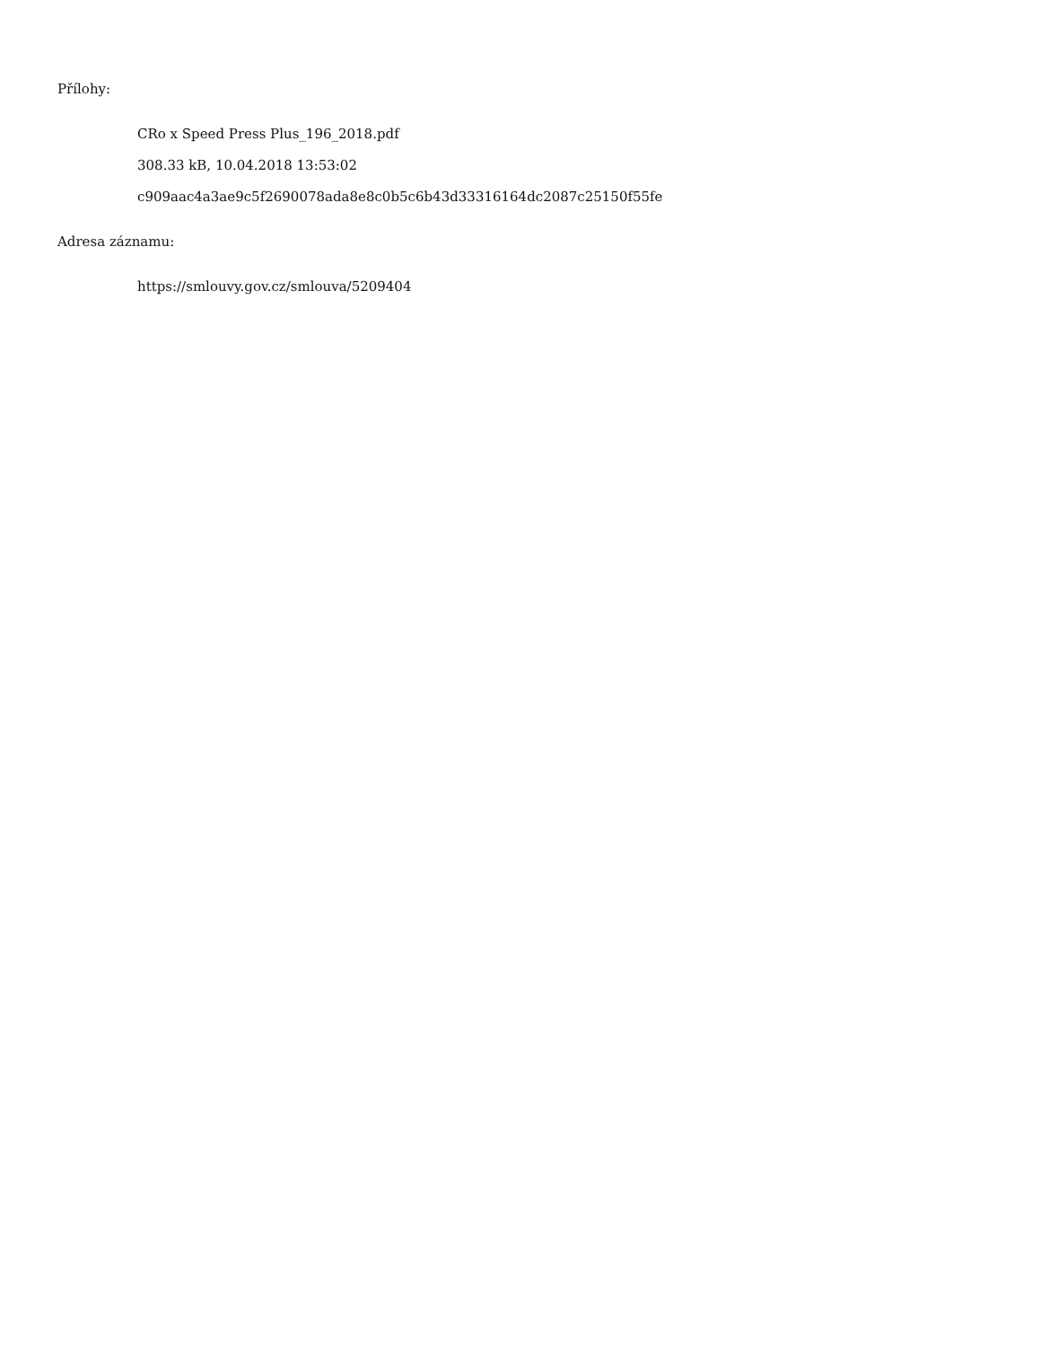Přílohy:
CRo x Speed Press Plus_196_2018.pdf
308.33 kB, 10.04.2018 13:53:02
c909aac4a3ae9c5f2690078ada8e8c0b5c6b43d33316164dc2087c25150f55fe
Adresa záznamu:
https://smlouvy.gov.cz/smlouva/5209404